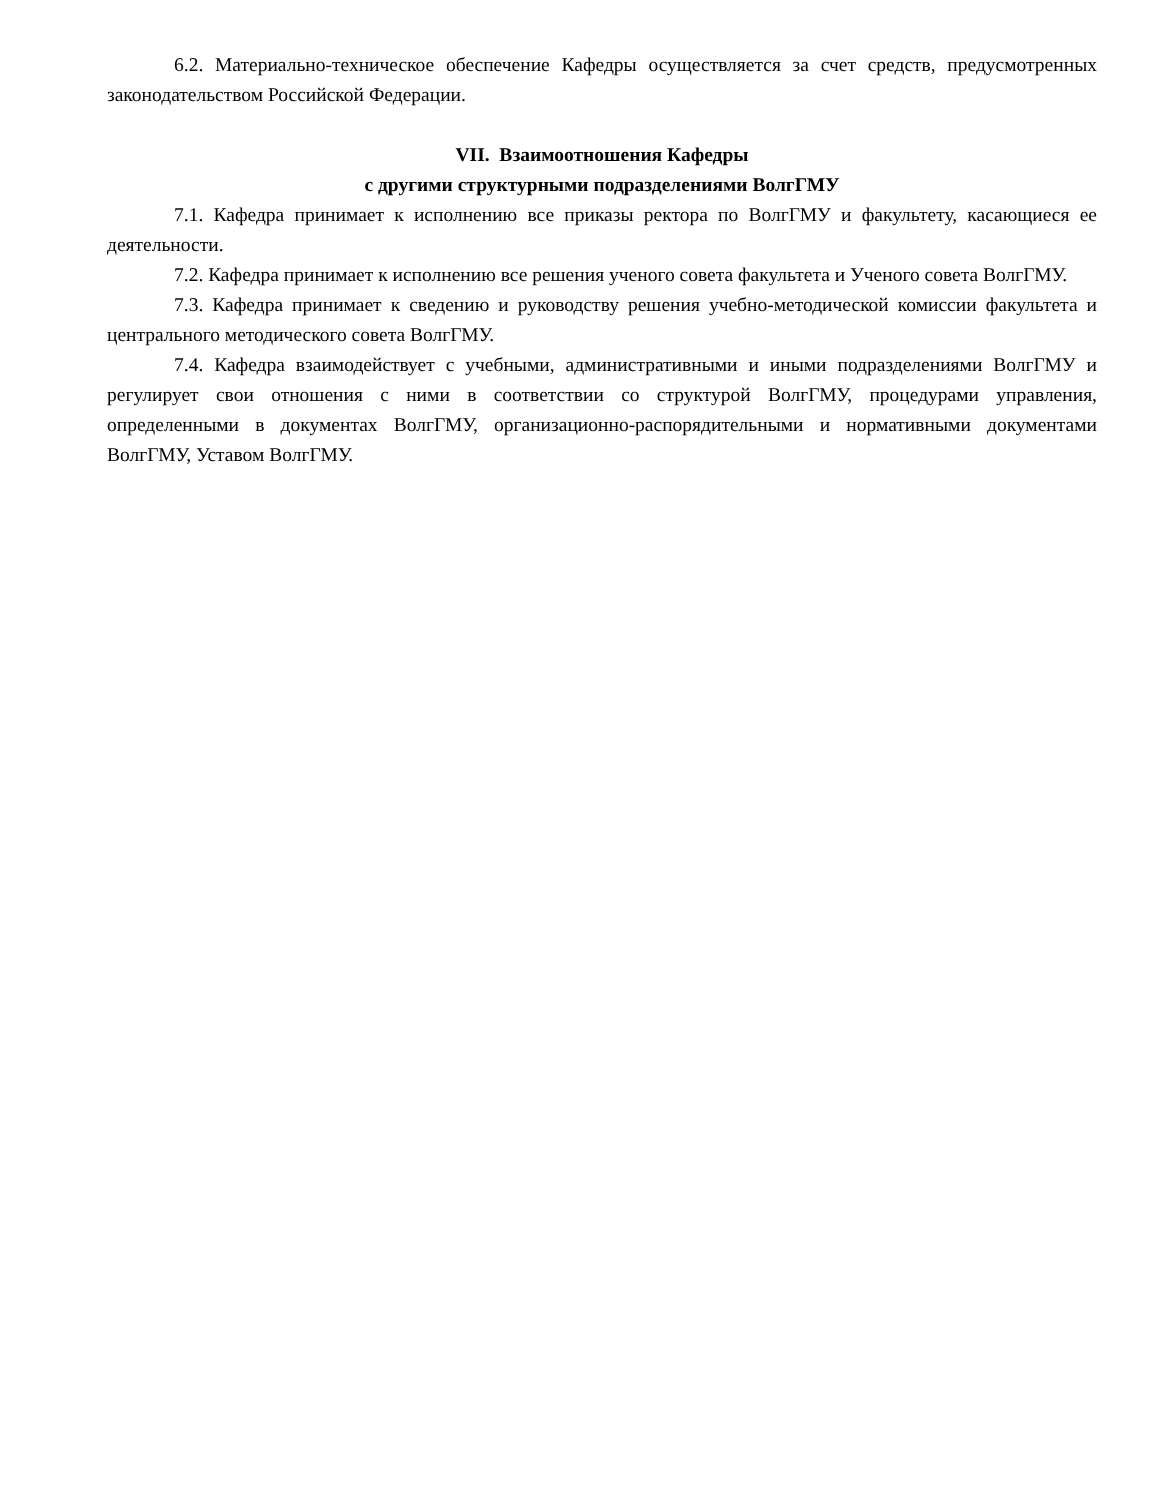6.2. Материально-техническое обеспечение Кафедры осуществляется за счет средств, предусмотренных законодательством Российской Федерации.
VII. Взаимоотношения Кафедры
с другими структурными подразделениями ВолгГМУ
7.1. Кафедра принимает к исполнению все приказы ректора по ВолгГМУ и факультету, касающиеся ее деятельности.
7.2. Кафедра принимает к исполнению все решения ученого совета факультета и Ученого совета ВолгГМУ.
7.3. Кафедра принимает к сведению и руководству решения учебно-методической комиссии факультета и центрального методического совета ВолгГМУ.
7.4. Кафедра взаимодействует с учебными, административными и иными подразделениями ВолгГМУ и регулирует свои отношения с ними в соответствии со структурой ВолгГМУ, процедурами управления, определенными в документах ВолгГМУ, организационно-распорядительными и нормативными документами ВолгГМУ, Уставом ВолгГМУ.